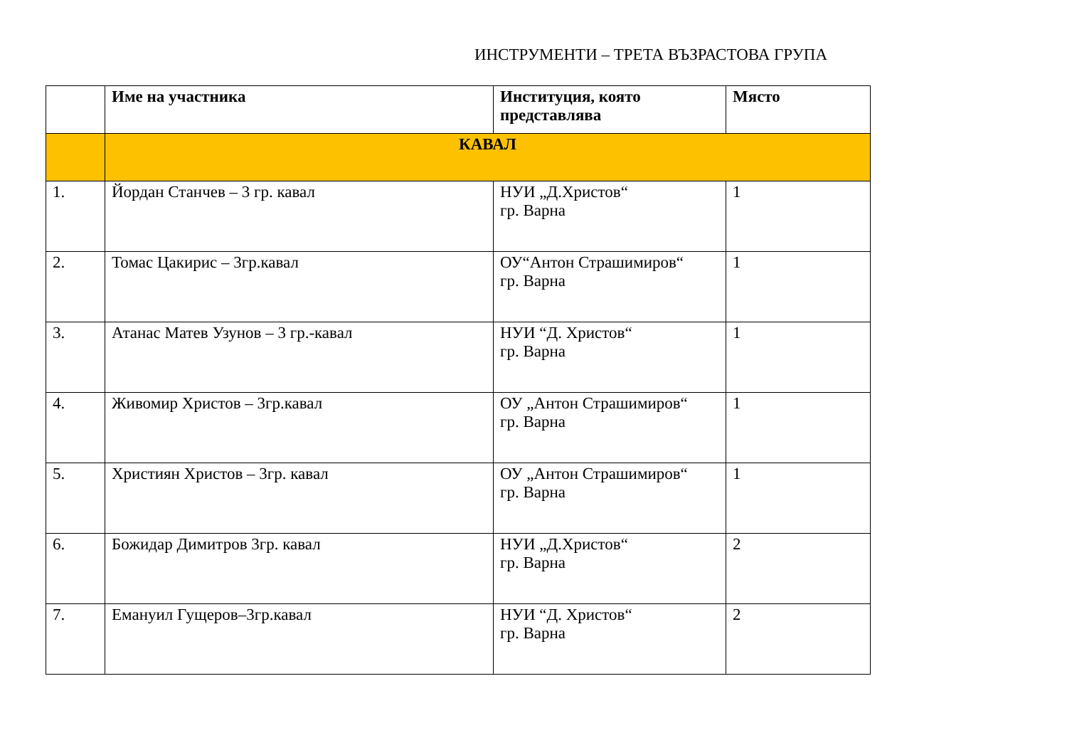ИНСТРУМЕНТИ – ТРЕТА ВЪЗРАСТОВА ГРУПА
| | Име на участника | Институция, която представлява | Място |
| --- | --- | --- | --- |
| | КАВАЛ | | |
| 1. | Йордан Станчев – 3 гр. кавал | НУИ „Д.Христов“ гр. Варна | 1 |
| 2. | Томас Цакирис – 3гр.кавал | ОУ“Антон Страшимиров“ гр. Варна | 1 |
| 3. | Атанас Матев Узунов – 3 гр.-кавал | НУИ “Д. Христов“ гр. Варна | 1 |
| 4. | Живомир Христов – 3гр.кавал | ОУ „Антон Страшимиров“ гр. Варна | 1 |
| 5. | Християн Христов – 3гр. кавал | ОУ „Антон Страшимиров“ гр. Варна | 1 |
| 6. | Божидар Димитров 3гр. кавал | НУИ „Д.Христов“ гр. Варна | 2 |
| 7. | Емануил Гущеров–3гр.кавал | НУИ “Д. Христов“ гр. Варна | 2 |